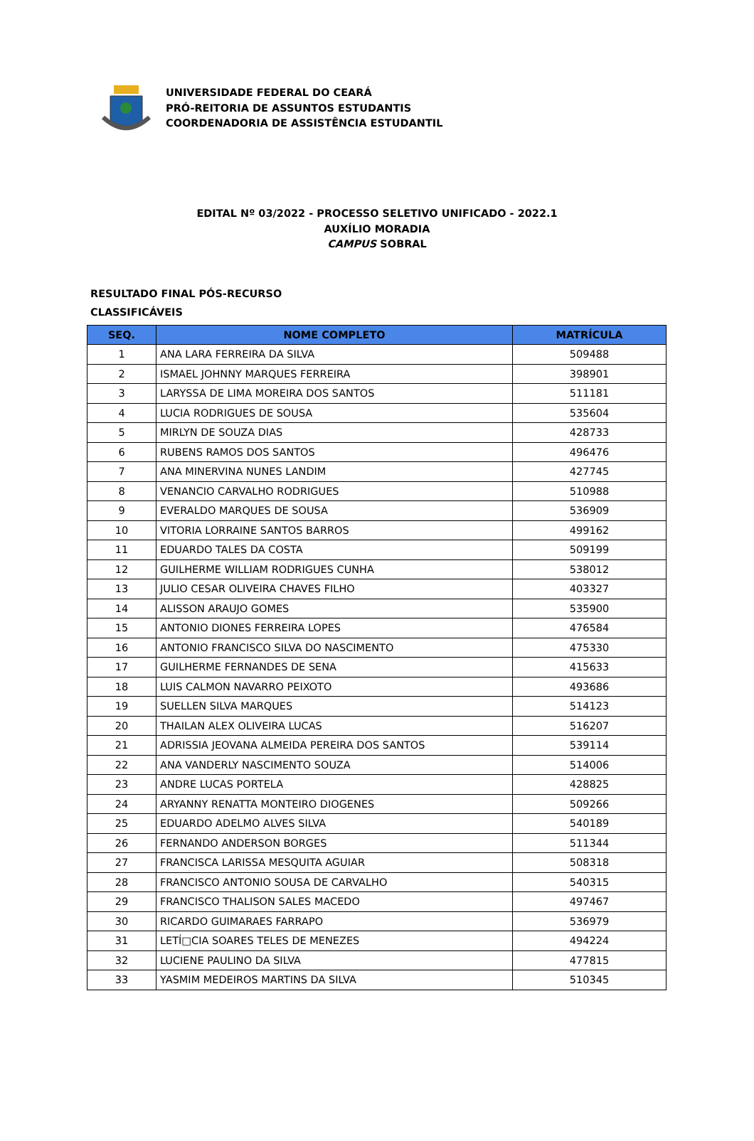UNIVERSIDADE FEDERAL DO CEARÁ
PRÓ-REITORIA DE ASSUNTOS ESTUDANTIS
COORDENADORIA DE ASSISTÊNCIA ESTUDANTIL
EDITAL Nº 03/2022 - PROCESSO SELETIVO UNIFICADO - 2022.1
AUXÍLIO MORADIA
CAMPUS SOBRAL
RESULTADO FINAL PÓS-RECURSO
CLASSIFICÁVEIS
| SEQ. | NOME COMPLETO | MATRÍCULA |
| --- | --- | --- |
| 1 | ANA LARA FERREIRA DA SILVA | 509488 |
| 2 | ISMAEL JOHNNY MARQUES FERREIRA | 398901 |
| 3 | LARYSSA DE LIMA MOREIRA DOS SANTOS | 511181 |
| 4 | LUCIA RODRIGUES DE SOUSA | 535604 |
| 5 | MIRLYN DE SOUZA DIAS | 428733 |
| 6 | RUBENS RAMOS DOS SANTOS | 496476 |
| 7 | ANA MINERVINA NUNES LANDIM | 427745 |
| 8 | VENANCIO CARVALHO RODRIGUES | 510988 |
| 9 | EVERALDO MARQUES DE SOUSA | 536909 |
| 10 | VITORIA LORRAINE SANTOS BARROS | 499162 |
| 11 | EDUARDO TALES DA COSTA | 509199 |
| 12 | GUILHERME WILLIAM RODRIGUES CUNHA | 538012 |
| 13 | JULIO CESAR OLIVEIRA CHAVES FILHO | 403327 |
| 14 | ALISSON ARAUJO GOMES | 535900 |
| 15 | ANTONIO DIONES FERREIRA LOPES | 476584 |
| 16 | ANTONIO FRANCISCO SILVA DO NASCIMENTO | 475330 |
| 17 | GUILHERME FERNANDES DE SENA | 415633 |
| 18 | LUIS CALMON NAVARRO PEIXOTO | 493686 |
| 19 | SUELLEN SILVA MARQUES | 514123 |
| 20 | THAILAN ALEX OLIVEIRA LUCAS | 516207 |
| 21 | ADRISSIA JEOVANA ALMEIDA PEREIRA DOS SANTOS | 539114 |
| 22 | ANA VANDERLY NASCIMENTO SOUZA | 514006 |
| 23 | ANDRE LUCAS PORTELA | 428825 |
| 24 | ARYANNY RENATTA MONTEIRO DIOGENES | 509266 |
| 25 | EDUARDO ADELMO ALVES SILVA | 540189 |
| 26 | FERNANDO ANDERSON BORGES | 511344 |
| 27 | FRANCISCA LARISSA MESQUITA AGUIAR | 508318 |
| 28 | FRANCISCO ANTONIO SOUSA DE CARVALHO | 540315 |
| 29 | FRANCISCO THALISON SALES MACEDO | 497467 |
| 30 | RICARDO GUIMARAES FARRAPO | 536979 |
| 31 | LETÍ□CIA SOARES TELES DE MENEZES | 494224 |
| 32 | LUCIENE PAULINO DA SILVA | 477815 |
| 33 | YASMIM MEDEIROS MARTINS DA SILVA | 510345 |